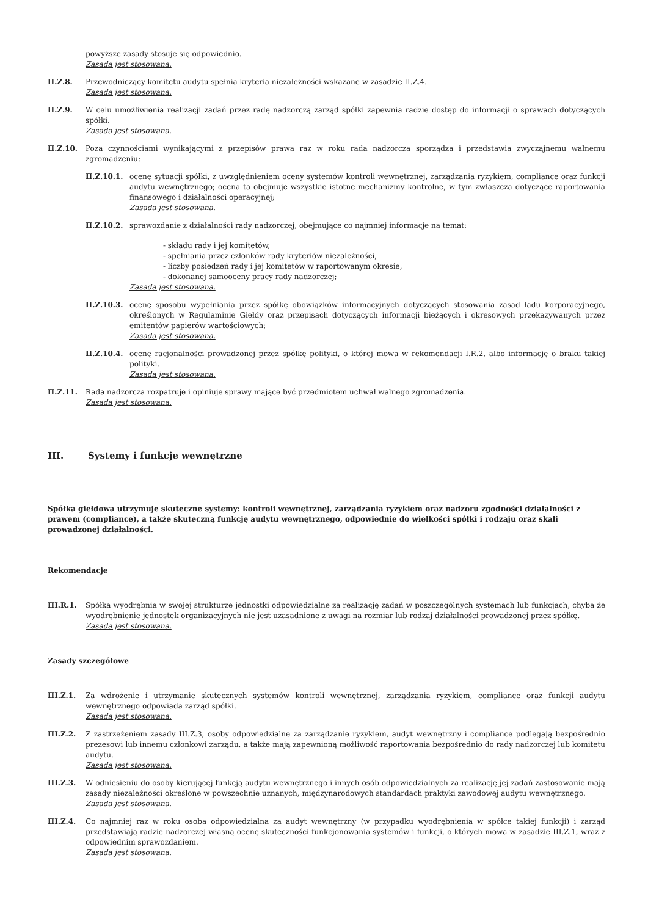powyższe zasady stosuje się odpowiednio.
Zasada jest stosowana.
II.Z.8. Przewodniczący komitetu audytu spełnia kryteria niezależności wskazane w zasadzie II.Z.4.
Zasada jest stosowana.
II.Z.9. W celu umożliwienia realizacji zadań przez radę nadzorczą zarząd spółki zapewnia radzie dostęp do informacji o sprawach dotyczących spółki.
Zasada jest stosowana.
II.Z.10. Poza czynnościami wynikającymi z przepisów prawa raz w roku rada nadzorcza sporządza i przedstawia zwyczajnemu walnemu zgromadzeniu:
II.Z.10.1. ocenę sytuacji spółki, z uwzględnieniem oceny systemów kontroli wewnętrznej, zarządzania ryzykiem, compliance oraz funkcji audytu wewnętrznego; ocena ta obejmuje wszystkie istotne mechanizmy kontrolne, w tym zwłaszcza dotyczące raportowania finansowego i działalności operacyjnej;
Zasada jest stosowana.
II.Z.10.2. sprawozdanie z działalności rady nadzorczej, obejmujące co najmniej informacje na temat:
- składu rady i jej komitetów,
- spełniania przez członków rady kryteriów niezależności,
- liczby posiedzeń rady i jej komitetów w raportowanym okresie,
- dokonanej samooceny pracy rady nadzorczej;
Zasada jest stosowana.
II.Z.10.3. ocenę sposobu wypełniania przez spółkę obowiązków informacyjnych dotyczących stosowania zasad ładu korporacyjnego, określonych w Regulaminie Giełdy oraz przepisach dotyczących informacji bieżących i okresowych przekazywanych przez emitentów papierów wartościowych;
Zasada jest stosowana.
II.Z.10.4. ocenę racjonalności prowadzonej przez spółkę polityki, o której mowa w rekomendacji I.R.2, albo informację o braku takiej polityki.
Zasada jest stosowana.
II.Z.11. Rada nadzorcza rozpatruje i opiniuje sprawy mające być przedmiotem uchwał walnego zgromadzenia.
Zasada jest stosowana.
III. Systemy i funkcje wewnętrzne
Spółka giełdowa utrzymuje skuteczne systemy: kontroli wewnętrznej, zarządzania ryzykiem oraz nadzoru zgodności działalności z prawem (compliance), a także skuteczną funkcję audytu wewnętrznego, odpowiednie do wielkości spółki i rodzaju oraz skali prowadzonej działalności.
Rekomendacje
III.R.1. Spółka wyodrębnia w swojej strukturze jednostki odpowiedzialne za realizację zadań w poszczególnych systemach lub funkcjach, chyba że wyodrębnienie jednostek organizacyjnych nie jest uzasadnione z uwagi na rozmiar lub rodzaj działalności prowadzonej przez spółkę.
Zasada jest stosowana.
Zasady szczegółowe
III.Z.1. Za wdrożenie i utrzymanie skutecznych systemów kontroli wewnętrznej, zarządzania ryzykiem, compliance oraz funkcji audytu wewnętrznego odpowiada zarząd spółki.
Zasada jest stosowana.
III.Z.2. Z zastrzeżeniem zasady III.Z.3, osoby odpowiedzialne za zarządzanie ryzykiem, audyt wewnętrzny i compliance podlegają bezpośrednio prezesowi lub innemu członkowi zarządu, a także mają zapewnioną możliwość raportowania bezpośrednio do rady nadzorczej lub komitetu audytu.
Zasada jest stosowana.
III.Z.3. W odniesieniu do osoby kierującej funkcją audytu wewnętrznego i innych osób odpowiedzialnych za realizację jej zadań zastosowanie mają zasady niezależności określone w powszechnie uznanych, międzynarodowych standardach praktyki zawodowej audytu wewnętrznego.
Zasada jest stosowana.
III.Z.4. Co najmniej raz w roku osoba odpowiedzialna za audyt wewnętrzny (w przypadku wyodrębnienia w spółce takiej funkcji) i zarząd przedstawiają radzie nadzorczej własną ocenę skuteczności funkcjonowania systemów i funkcji, o których mowa w zasadzie III.Z.1, wraz z odpowiednim sprawozdaniem.
Zasada jest stosowana.